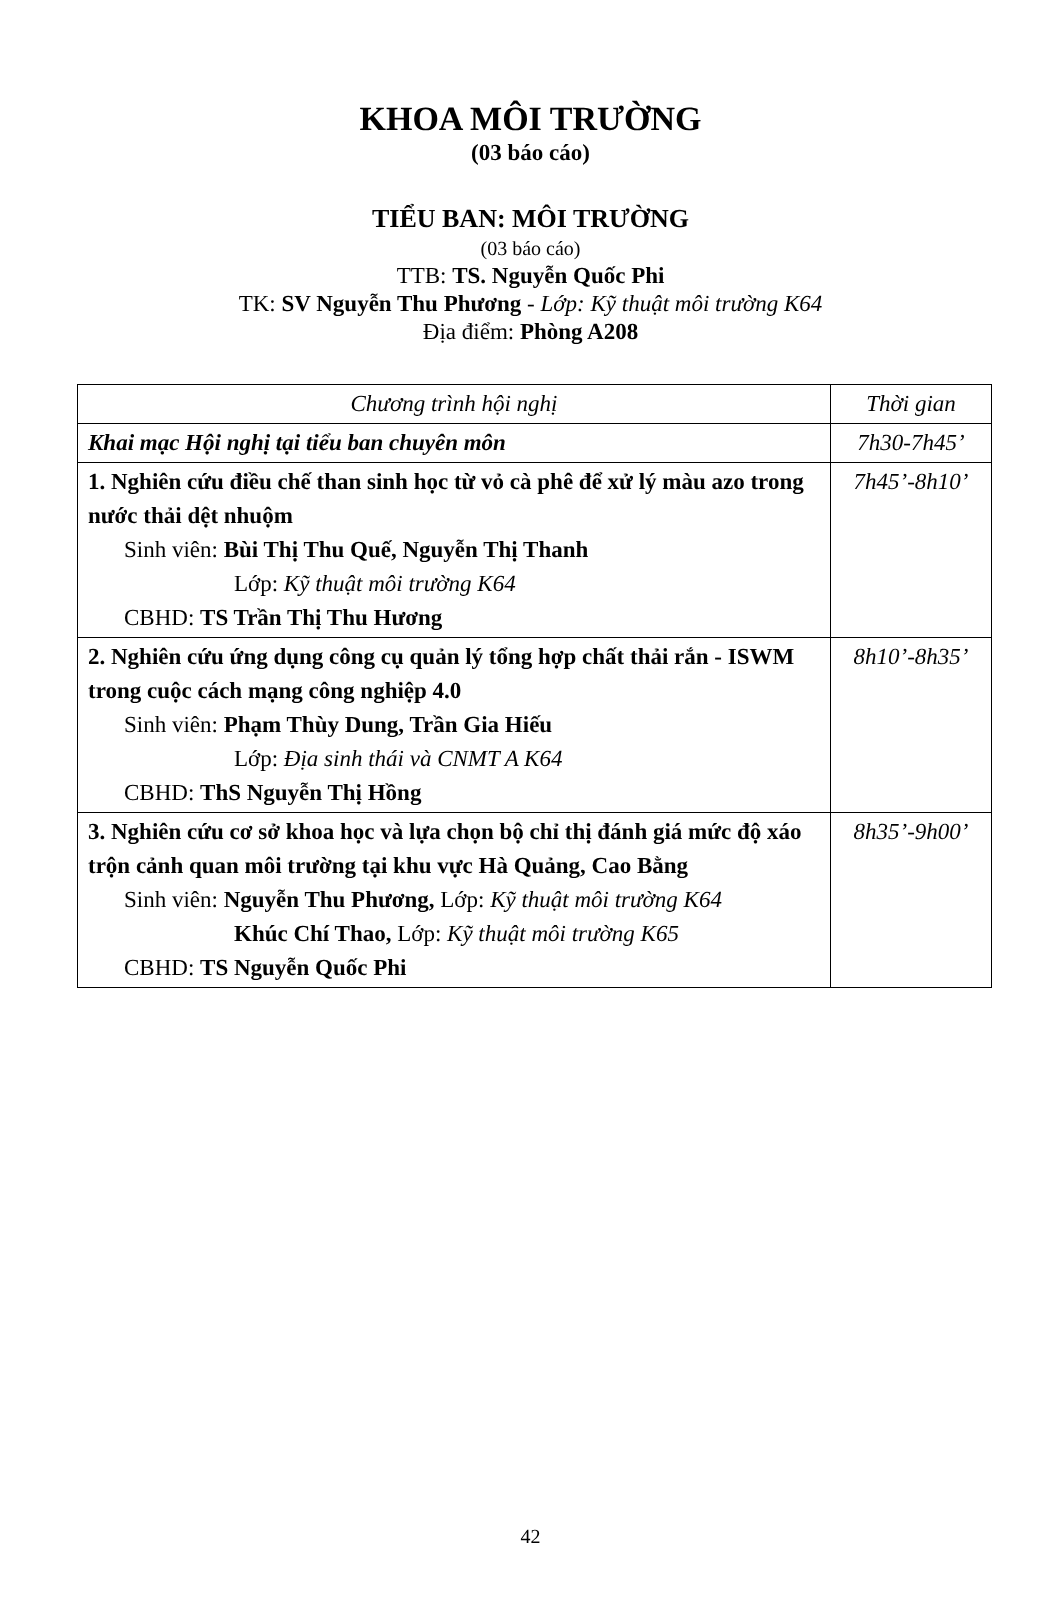KHOA MÔI TRƯỜNG
(03 báo cáo)
TIỂU BAN: MÔI TRƯỜNG
(03 báo cáo)
TTB: TS. Nguyễn Quốc Phi
TK: SV Nguyễn Thu Phương - Lớp: Kỹ thuật môi trường K64
Địa điểm: Phòng A208
| Chương trình hội nghị | Thời gian |
| --- | --- |
| Khai mạc Hội nghị tại tiểu ban chuyên môn | 7h30-7h45’ |
| 1. Nghiên cứu điều chế than sinh học từ vỏ cà phê để xử lý màu azo trong nước thải dệt nhuộm Sinh viên: Bùi Thị Thu Quế, Nguyễn Thị Thanh Lớp: Kỹ thuật môi trường K64 CBHD: TS Trần Thị Thu Hương | 7h45’-8h10’ |
| 2. Nghiên cứu ứng dụng công cụ quản lý tổng hợp chất thải rắn - ISWM trong cuộc cách mạng công nghiệp 4.0 Sinh viên: Phạm Thùy Dung, Trần Gia Hiếu Lớp: Địa sinh thái và CNMT A K64 CBHD: ThS Nguyễn Thị Hồng | 8h10’-8h35’ |
| 3. Nghiên cứu cơ sở khoa học và lựa chọn bộ chỉ thị đánh giá mức độ xáo trộn cảnh quan môi trường tại khu vực Hà Quảng, Cao Bằng Sinh viên: Nguyễn Thu Phương, Lớp: Kỹ thuật môi trường K64 Khúc Chí Thao, Lớp: Kỹ thuật môi trường K65 CBHD: TS Nguyễn Quốc Phi | 8h35’-9h00’ |
42